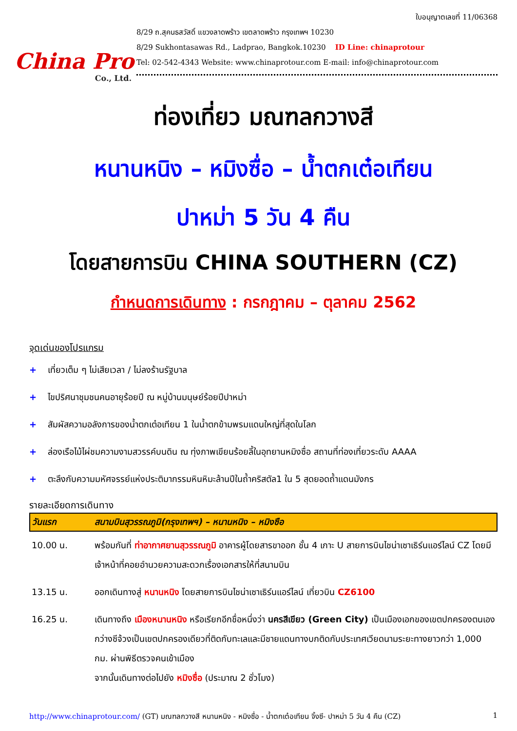China Pro
Co., Ltd.
ใบอนุญาตเลขที่ 11/06368
8/29 ถ.สุคนธสวัสดิ์ แขวงลาดพร้าว เขตลาดพร้าว กรุงเทพฯ 10230
8/29 Sukhontasawas Rd., Ladprao, Bangkok.10230 ID Line: chinaprotour
Tel: 02-542-4343 Website: www.chinaprotour.com E-mail: info@chinaprotour.com
ท่องเที่ยว มณฑลกวางสี
หนานหนิง – หมิงซื่อ – น้ำตกเต๋อเทียน
ปาหม่า 5 วัน 4 คืน
โดยสายการบิน CHINA SOUTHERN (CZ)
กำหนดการเดินทาง : กรกฎาคม – ตุลาคม 2562
จุดเด่นของโปรแกรม
+ เที่ยวเต็ม ๆ ไม่เสียเวลา / ไม่ลงร้านรัฐบาล
+ ไขปริศนาชุมชนคนอายุร้อยปี ณ หมู่บ้านมนุษย์ร้อยปีปาหม่า
+ สัมผัสความอลังการของน้ำตกเต๋อเทียน 1 ในน้ำตกข้ามพรมแดนใหญ่ที่สุดในโลก
+ ล่องเรือไม้ไผ่ชมความงามสวรรค์บนดิน ณ ทุ่งภาพเขียนร้อยลี้ในอุทยานหมิงซื่อ สถานที่ท่องเที่ยวระดับ AAAA
+ ตะลึงกับความมหัศจรรย์แห่งประติมากรรมหินหิมะล้านปีในถ้ำคริสตัล1 ใน 5 สุดยอดถ้ำแดนมังกร
รายละเอียดการเดินทาง
| วันแรก | สนามบินสุวรรณภูมิ(กรุงเทพฯ) – หนานหนิง – หมิงซือ |
| --- | --- |
| 10.00 น. | พร้อมกันที่ ท่าอากาศยานสุวรรณภูมิ อาคารผู้โดยสารขาออก ชั้น 4 เกาะ U สายการบินไชน่าเซาเธิร์นแอร์ไลน์ CZ โดยมีเจ้าหน้าที่คอยอำนวยความสะดวกเรื่องเอกสารให้ที่สนามบิน |
| 13.15 น. | ออกเดินทางสู่ หนานหนิง โดยสายการบินไชน่าเซาเธิร์นแอร์ไลน์ เที่ยวบิน CZ6100 |
| 16.25 น. | เดินทางถึง เมืองหนานหนิง หรือเรียกอีกชื่อหนึ่งว่า นครสีเขียว (Green City) เป็นเมืองเอกของเขตปกครองตนเองกว่างซีจ้วงเป็นเขตปกครองเดียวที่ติดกับทะเลและมีชายแดนทางบกติดกับประเทศเวียดนามระยะทางยาวกว่า 1,000 กม. ผ่านพิธีตรวจคนเข้าเมือง จากนั้นเดินทางต่อไปยัง หมิงซื่อ (ประมาณ 2 ชั่วโมง) |
http://www.chinaprotour.com/ (GT) มณฑลกวางสี หนานหนิง - หมิงซื่อ - น้ำตกเต๋อเทียน จิ้งซี- ปาหม่า 5 วัน 4 คืน (CZ)
1